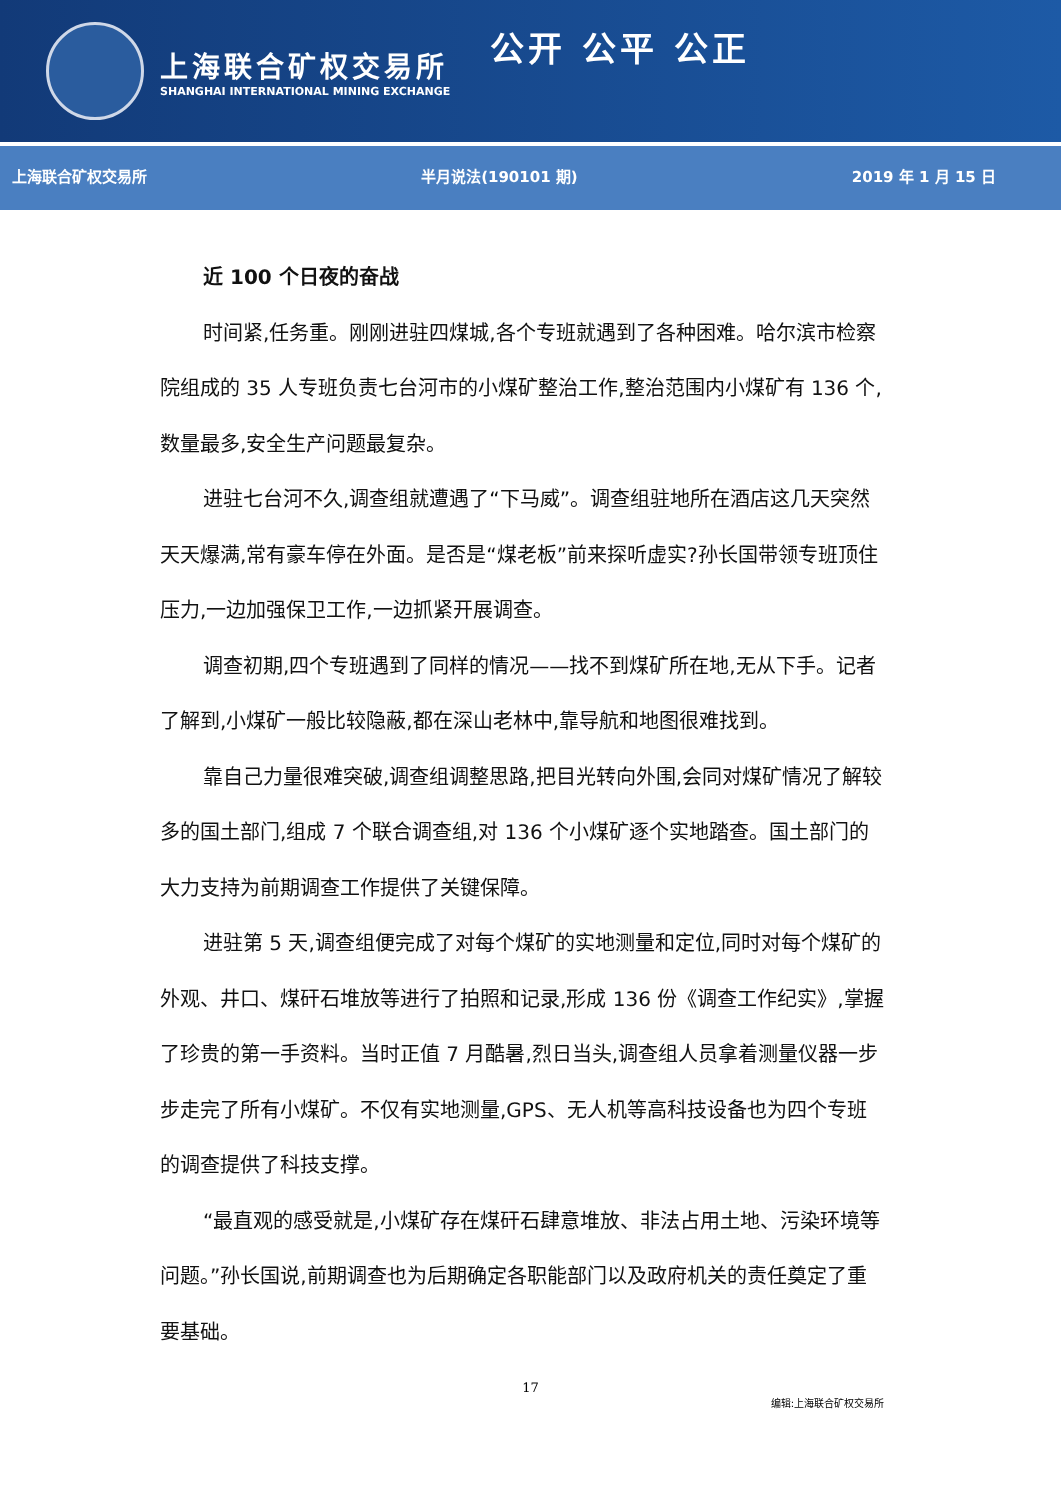上海联合矿权交易所
SHANGHAI INTERNATIONAL MINING EXCHANGE
公开 公平 公正
上海联合矿权交易所 半月说法(190101 期) 2019 年 1 月 15 日
近 100 个日夜的奋战
时间紧,任务重。刚刚进驻四煤城,各个专班就遇到了各种困难。哈尔滨市检察院组成的 35 人专班负责七台河市的小煤矿整治工作,整治范围内小煤矿有 136 个,数量最多,安全生产问题最复杂。
进驻七台河不久,调查组就遭遇了“下马威”。调查组驻地所在酒店这几天突然天天爆满,常有豪车停在外面。是否是“煤老板”前来探听虚实?孙长国带领专班顶住压力,一边加强保卫工作,一边抓紧开展调查。
调查初期,四个专班遇到了同样的情况——找不到煤矿所在地,无从下手。记者了解到,小煤矿一般比较隐蔽,都在深山老林中,靠导航和地图很难找到。
靠自己力量很难突破,调查组调整思路,把目光转向外围,会同对煤矿情况了解较多的国土部门,组成 7 个联合调查组,对 136 个小煤矿逐个实地踏查。国土部门的大力支持为前期调查工作提供了关键保障。
进驻第 5 天,调查组便完成了对每个煤矿的实地测量和定位,同时对每个煤矿的外观、井口、煤矸石堆放等进行了拍照和记录,形成 136 份《调查工作纪实》,掌握了珍贵的第一手资料。当时正值 7 月酷暑,烈日当头,调查组人员拿着测量仪器一步步走完了所有小煤矿。不仅有实地测量,GPS、无人机等高科技设备也为四个专班的调查提供了科技支撑。
“最直观的感受就是,小煤矿存在煤矸石肆意堆放、非法占用土地、污染环境等问题。”孙长国说,前期调查也为后期确定各职能部门以及政府机关的责任奠定了重要基础。
17
编辑:上海联合矿权交易所